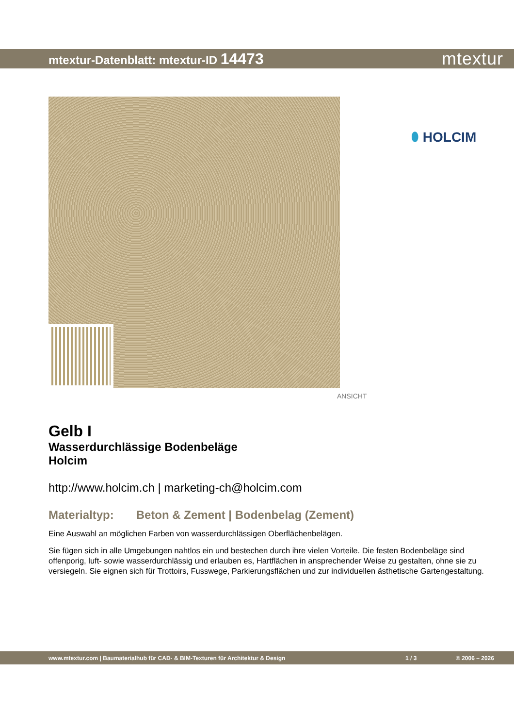mtextur-Datenblatt: mtextur-ID 14473
mtextur
⬮ HOLCIM
ANSICHT
Gelb I
Wasserdurchlässige Bodenbeläge
Holcim
http://www.holcim.ch | marketing-ch@holcim.com
Materialtyp: Beton & Zement | Bodenbelag (Zement)
Eine Auswahl an möglichen Farben von wasserdurchlässigen Oberflächenbelägen.
Sie fügen sich in alle Umgebungen nahtlos ein und bestechen durch ihre vielen Vorteile. Die festen Bodenbeläge sind offenporig, luft- sowie wasserdurchlässig und erlauben es, Hartflächen in ansprechender Weise zu gestalten, ohne sie zu versiegeln. Sie eignen sich für Trottoirs, Fusswege, Parkierungsflächen und zur individuellen ästhetische Gartengestaltung.
www.mtextur.com | Baumaterialhub für CAD- & BIM-Texturen für Architektur & Design 1 / 3 © 2006 – 2026